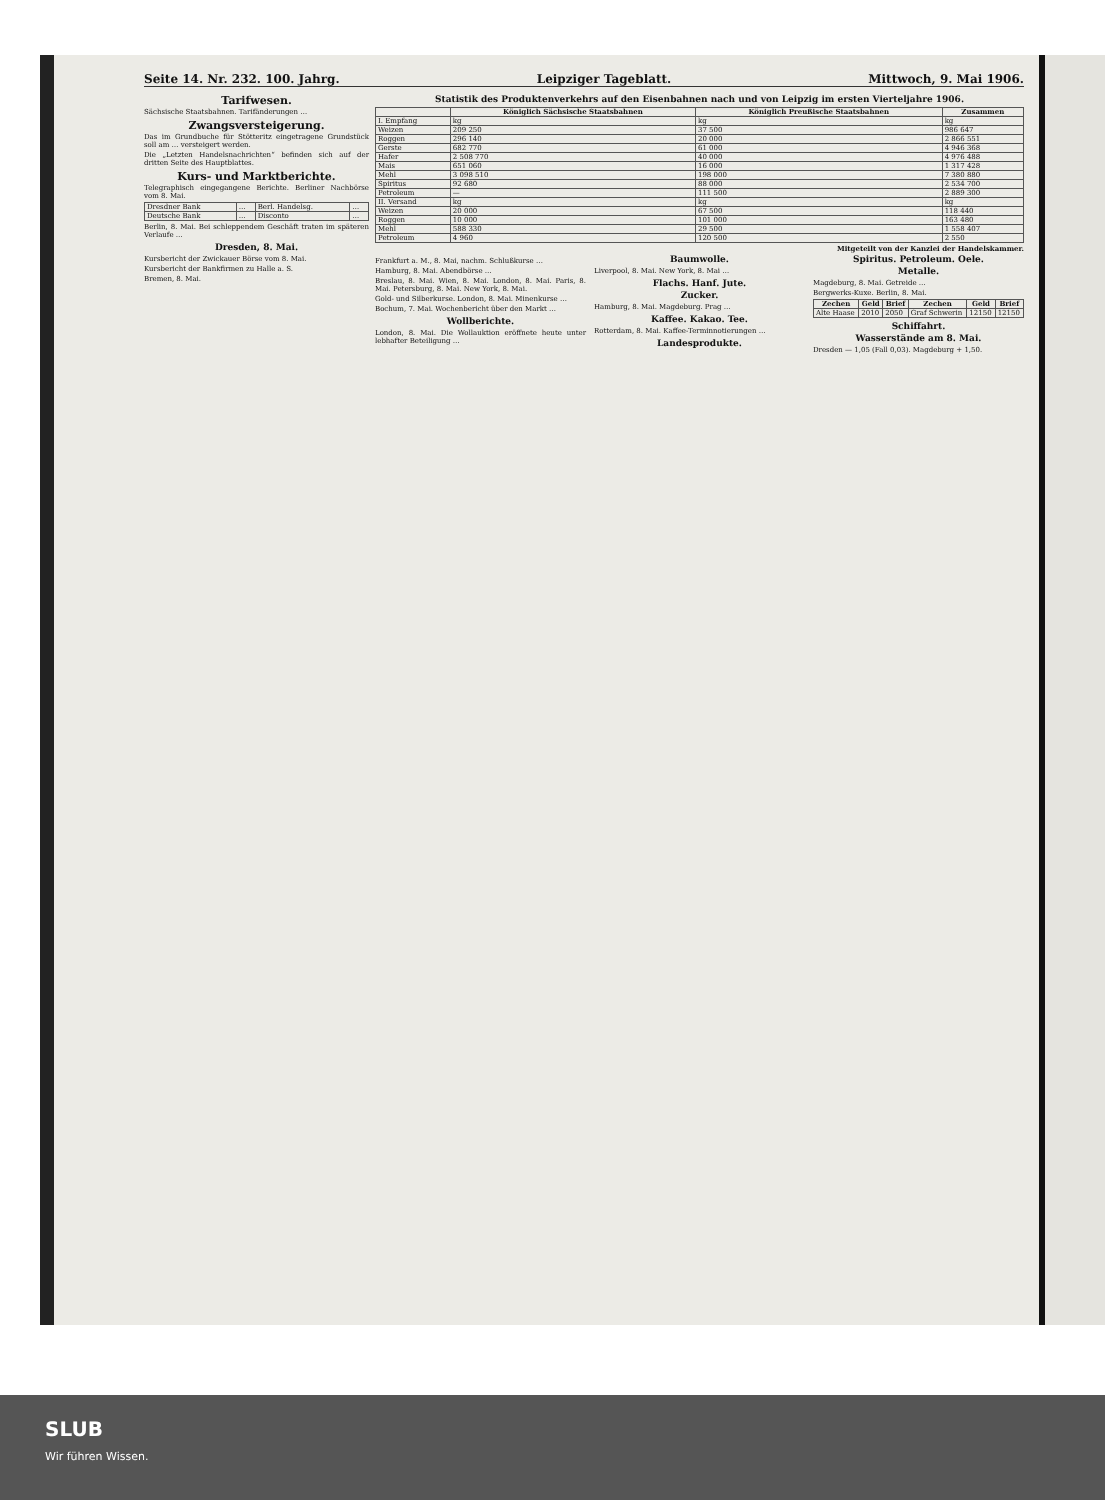Seite 14. Nr. 232. 100. Jahrg. Leipziger Tageblatt. Mittwoch, 9. Mai 1906.
Tarifwesen.
Sächsische Staatsbahnen. Tarifänderungen …
Zwangsversteigerung.
Das im Grundbuche für Stötteritz eingetragene Grundstück soll am … versteigert werden.
Die „Letzten Handelsnachrichten“ befinden sich auf der dritten Seite des Hauptblattes.
Kurs- und Marktberichte.
Telegraphisch eingegangene Berichte. Berliner Nachbörse vom 8. Mai.
| Dresdner Bank | … | Berl. Handelsg. | … |
| Deutsche Bank | … | Disconto | … |
Berlin, 8. Mai. Bei schleppendem Geschäft traten im späteren Verlaufe …
Dresden, 8. Mai.
Kursbericht der Zwickauer Börse vom 8. Mai.
Kursbericht der Bankfirmen zu Halle a. S.
Bremen, 8. Mai.
Statistik des Produktenverkehrs auf den Eisenbahnen nach und von Leipzig im ersten Vierteljahre 1906.
| | Königlich Sächsische Staatsbahnen | Königlich Preußische Staatsbahnen | Zusammen |
| --- | --- | --- | --- |
| I. Empfang | kg | kg | kg |
| Weizen | 209 250 | 37 500 | 986 647 |
| Roggen | 296 140 | 20 000 | 2 866 551 |
| Gerste | 682 770 | 61 000 | 4 946 368 |
| Hafer | 2 508 770 | 40 000 | 4 976 488 |
| Mais | 651 060 | 16 000 | 1 317 428 |
| Mehl | 3 098 510 | 198 000 | 7 380 880 |
| Spiritus | 92 680 | 88 000 | 2 534 700 |
| Petroleum | — | 111 500 | 2 889 300 |
| II. Versand | kg | kg | kg |
| Weizen | 20 000 | 67 500 | 118 440 |
| Roggen | 10 000 | 101 000 | 163 480 |
| Mehl | 588 330 | 29 500 | 1 558 407 |
| Petroleum | 4 960 | 120 500 | 2 550 |
Mitgeteilt von der Kanzlei der Handelskammer.
Frankfurt a. M., 8. Mai, nachm. Schlußkurse …
Hamburg, 8. Mai. Abendbörse …
Breslau, 8. Mai. Wien, 8. Mai. London, 8. Mai. Paris, 8. Mai. Petersburg, 8. Mai. New York, 8. Mai.
Gold- und Silberkurse. London, 8. Mai. Minenkurse …
Bochum, 7. Mai. Wochenbericht über den Markt …
Wollberichte.
London, 8. Mai. Die Wollauktion eröffnete heute unter lebhafter Beteiligung …
Baumwolle.
Liverpool, 8. Mai. New York, 8. Mai …
Flachs. Hanf. Jute.
Zucker.
Hamburg, 8. Mai. Magdeburg. Prag …
Kaffee. Kakao. Tee.
Rotterdam, 8. Mai. Kaffee-Terminnotierungen …
Landesprodukte.
Spiritus. Petroleum. Oele.
Metalle.
Magdeburg, 8. Mai. Getreide …
Bergwerks-Kuxe. Berlin, 8. Mai.
| Zechen | Geld | Brief | Zechen | Geld | Brief |
| --- | --- | --- | --- | --- | --- |
| Alte Haase | 2010 | 2050 | Graf Schwerin | 12150 | 12150 |
Schiffahrt.
Wasserstände am 8. Mai.
Dresden — 1,05 (Fall 0,03). Magdeburg + 1,50.
SLUB
Wir führen Wissen.